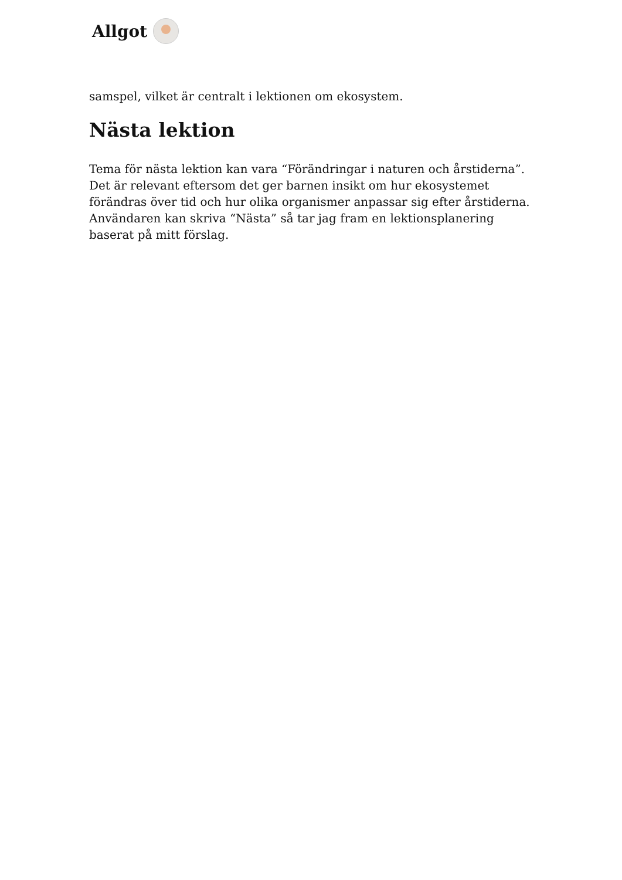Allgot
samspel, vilket är centralt i lektionen om ekosystem.
Nästa lektion
Tema för nästa lektion kan vara “Förändringar i naturen och årstiderna”. Det är relevant eftersom det ger barnen insikt om hur ekosystemet förändras över tid och hur olika organismer anpassar sig efter årstiderna. Användaren kan skriva “Nästa” så tar jag fram en lektionsplanering baserat på mitt förslag.